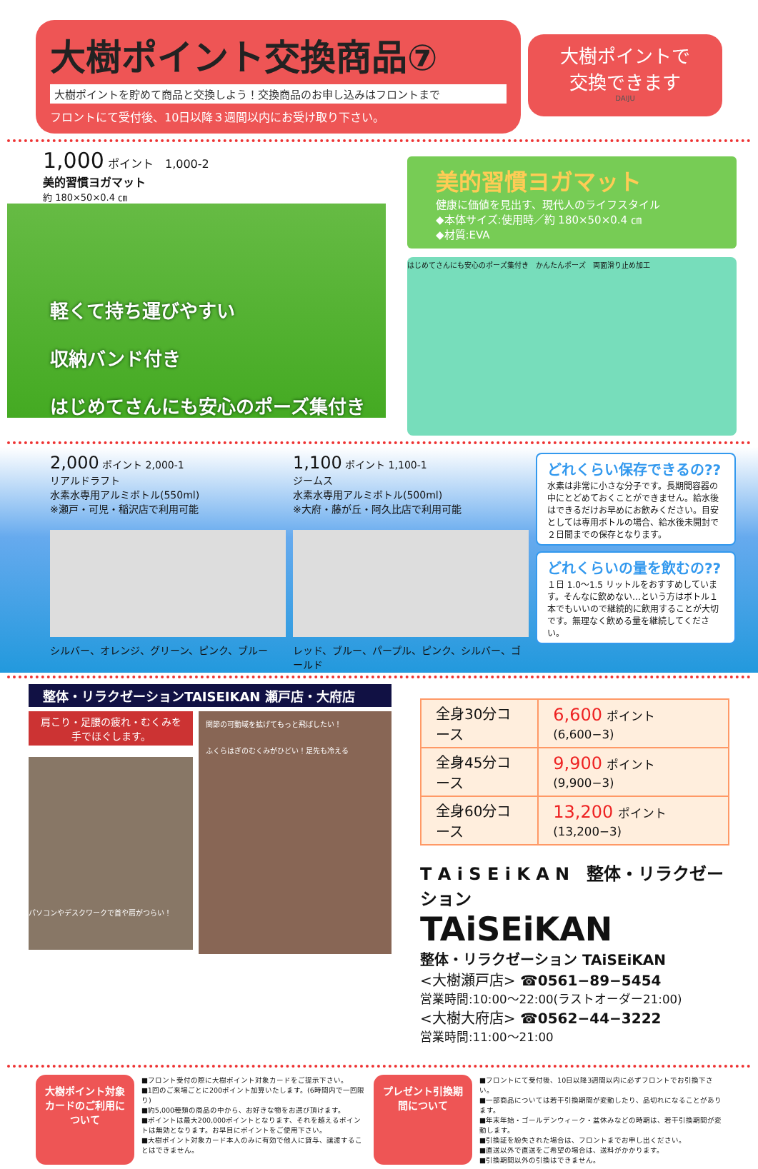大樹ポイント交換商品⑦
大樹ポイントを貯めて商品と交換しよう！交換商品のお申し込みはフロントまで
フロントにて受付後、10日以降３週間以内にお受け取り下さい。
大樹ポイントで
交換できます
DAIJU
1,000 ポイント　1,000-2
美的習慣ヨガマット
約 180×50×0.4 ㎝
軽くて持ち運びやすい
収納バンド付き
はじめてさんにも安心のポーズ集付き
美的習慣ヨガマット
健康に価値を見出す、現代人のライフスタイル
◆本体サイズ:使用時／約 180×50×0.4 ㎝
◆材質:EVA
はじめてさんにも安心のポーズ集付き　かんたんポーズ　両面滑り止め加工
2,000 ポイント 2,000-1
リアルドラフト
水素水専用アルミボトル(550ml)
※瀬戸・可児・稲沢店で利用可能
シルバー、オレンジ、グリーン、ピンク、ブルー
1,100 ポイント 1,100-1
ジームス
水素水専用アルミボトル(500ml)
※大府・藤が丘・阿久比店で利用可能
レッド、ブルー、パープル、ピンク、シルバー、ゴールド
どれくらい保存できるの??
水素は非常に小さな分子です。長期間容器の中にとどめておくことができません。給水後はできるだけお早めにお飲みください。目安としては専用ボトルの場合、給水後未開封で２日間までの保存となります。
どれくらいの量を飲むの??
１日 1.0～1.5 リットルをおすすめしています。そんなに飲めない…という方はボトル１本でもいいので継続的に飲用することが大切です。無理なく飲める量を継続してください。
整体・リラクゼーションTAISEIKAN 瀬戸店・大府店
肩こり・足腰の疲れ・むくみを
手でほぐします。
パソコンやデスクワークで首や肩がつらい！
関節の可動域を拡げてもっと飛ばしたい！
ふくらはぎのむくみがひどい！足先も冷える
| 全身30分コース | 6,600 ポイント(6,600−3) |
| 全身45分コース | 9,900 ポイント(9,900−3) |
| 全身60分コース | 13,200 ポイント(13,200−3) |
T A i S E i K A N　整体・リラクゼーション
TAiSEiKAN
整体・リラクゼーション TAiSEiKAN
<大樹瀬戸店> ☎0561−89−5454
営業時間:10:00～22:00(ラストオーダー21:00)
<大樹大府店> ☎0562−44−3222
営業時間:11:00～21:00
大樹ポイント対象カードのご利用について
■フロント受付の際に大樹ポイント対象カードをご提示下さい。
■1回のご来場ごとに200ポイント加算いたします。(6時間内で一回限り)
■約5,000種類の商品の中から、お好きな物をお選び頂けます。
■ポイントは最大200,000ポイントとなります、それを越えるポイントは無効となります。お早目にポイントをご使用下さい。
■大樹ポイント対象カード本人のみに有効で他人に貸与、譲渡することはできません。
プレゼント引換期間について
■フロントにて受付後、10日以降3週間以内に必ずフロントでお引換下さい。
■一部商品については若干引換期間が変動したり、品切れになることがあります。
■年末年始・ゴールデンウィーク・盆休みなどの時期は、若干引換期間が変動します。
■引換証を紛失された場合は、フロントまでお申し出ください。
■直送以外で直送をご希望の場合は、送料がかかります。
■引換期間以外の引換はできません。